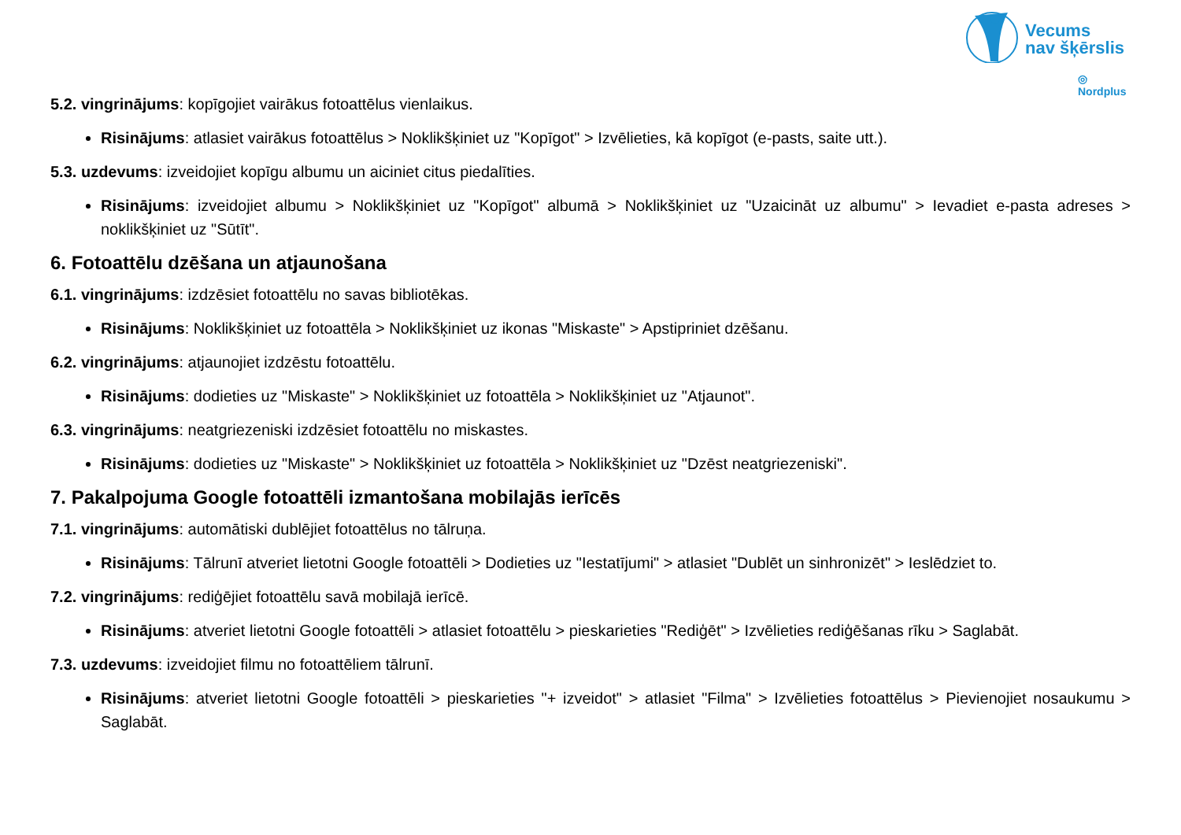Vecums
nav šķērslis
◎ Nordplus
5.2. vingrinājums: kopīgojiet vairākus fotoattēlus vienlaikus.
Risinājums: atlasiet vairākus fotoattēlus > Noklikšķiniet uz "Kopīgot" > Izvēlieties, kā kopīgot (e-pasts, saite utt.).
5.3. uzdevums: izveidojiet kopīgu albumu un aiciniet citus piedalīties.
Risinājums: izveidojiet albumu > Noklikšķiniet uz "Kopīgot" albumā > Noklikšķiniet uz "Uzaicināt uz albumu" > Ievadiet e-pasta adreses > noklikšķiniet uz "Sūtīt".
6. Fotoattēlu dzēšana un atjaunošana
6.1. vingrinājums: izdzēsiet fotoattēlu no savas bibliotēkas.
Risinājums: Noklikšķiniet uz fotoattēla > Noklikšķiniet uz ikonas "Miskaste" > Apstipriniet dzēšanu.
6.2. vingrinājums: atjaunojiet izdzēstu fotoattēlu.
Risinājums: dodieties uz "Miskaste" > Noklikšķiniet uz fotoattēla > Noklikšķiniet uz "Atjaunot".
6.3. vingrinājums: neatgriezeniski izdzēsiet fotoattēlu no miskastes.
Risinājums: dodieties uz "Miskaste" > Noklikšķiniet uz fotoattēla > Noklikšķiniet uz "Dzēst neatgriezeniski".
7. Pakalpojuma Google fotoattēli izmantošana mobilajās ierīcēs
7.1. vingrinājums: automātiski dublējiet fotoattēlus no tālruņa.
Risinājums: Tālrunī atveriet lietotni Google fotoattēli > Dodieties uz "Iestatījumi" > atlasiet "Dublēt un sinhronizēt" > Ieslēdziet to.
7.2. vingrinājums: rediģējiet fotoattēlu savā mobilajā ierīcē.
Risinājums: atveriet lietotni Google fotoattēli > atlasiet fotoattēlu > pieskarieties "Rediģēt" > Izvēlieties rediģēšanas rīku > Saglabāt.
7.3. uzdevums: izveidojiet filmu no fotoattēliem tālrunī.
Risinājums: atveriet lietotni Google fotoattēli > pieskarieties "+ izveidot" > atlasiet "Filma" > Izvēlieties fotoattēlus > Pievienojiet nosaukumu > Saglabāt.